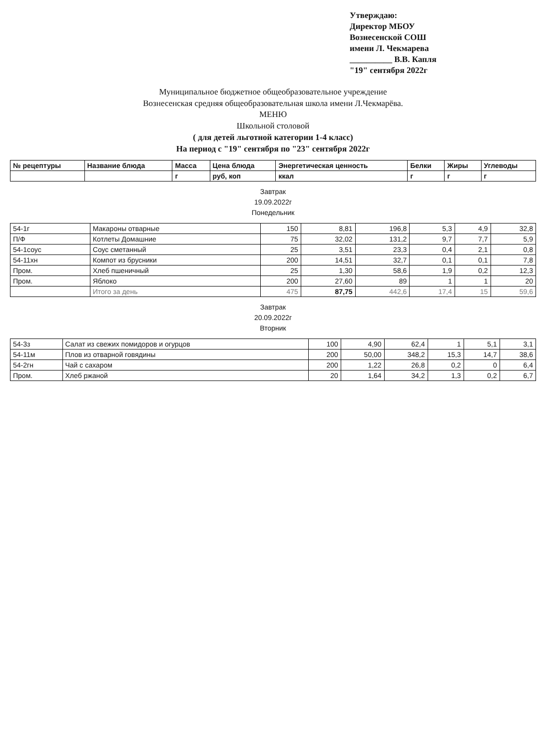Утверждаю:
Директор МБОУ
Вознесенской СОШ
имени Л. Чекмарева
__________ В.В. Капля
"19" сентября 2022г
Муниципальное бюджетное общеобразовательное учреждение
Вознесенская средняя общеобразовательная школа имени Л.Чекмарёва.
МЕНЮ
Школьной столовой
( для детей льготной категории 1-4 класс)
На период с "19" сентября по "23" сентября 2022г
| № рецептуры | Название блюда | Масса | Цена блюда | Энергетическая ценность | Белки | Жиры | Углеводы |
| --- | --- | --- | --- | --- | --- | --- | --- |
| | | г | руб, коп | ккал | г | г | г |
Завтрак
19.09.2022г
Понедельник
| 54-1г | Макароны отварные | 150 | 8,81 | 196,8 | 5,3 | 4,9 | 32,8 |
| П/Ф | Котлеты Домашние | 75 | 32,02 | 131,2 | 9,7 | 7,7 | 5,9 |
| 54-1соус | Соус сметанный | 25 | 3,51 | 23,3 | 0,4 | 2,1 | 0,8 |
| 54-11хн | Компот из брусники | 200 | 14,51 | 32,7 | 0,1 | 0,1 | 7,8 |
| Пром. | Хлеб пшеничный | 25 | 1,30 | 58,6 | 1,9 | 0,2 | 12,3 |
| Пром. | Яблоко | 200 | 27,60 | 89 | 1 | 1 | 20 |
| | Итого за день | 475 | 87,75 | 442,6 | 17,4 | 15 | 59,6 |
Завтрак
20.09.2022г
Вторник
| 54-3з | Салат из свежих помидоров и огурцов | 100 | 4,90 | 62,4 | 1 | 5,1 | 3,1 |
| 54-11м | Плов из отварной говядины | 200 | 50,00 | 348,2 | 15,3 | 14,7 | 38,6 |
| 54-2гн | Чай с сахаром | 200 | 1,22 | 26,8 | 0,2 | 0 | 6,4 |
| Пром. | Хлеб ржаной | 20 | 1,64 | 34,2 | 1,3 | 0,2 | 6,7 |